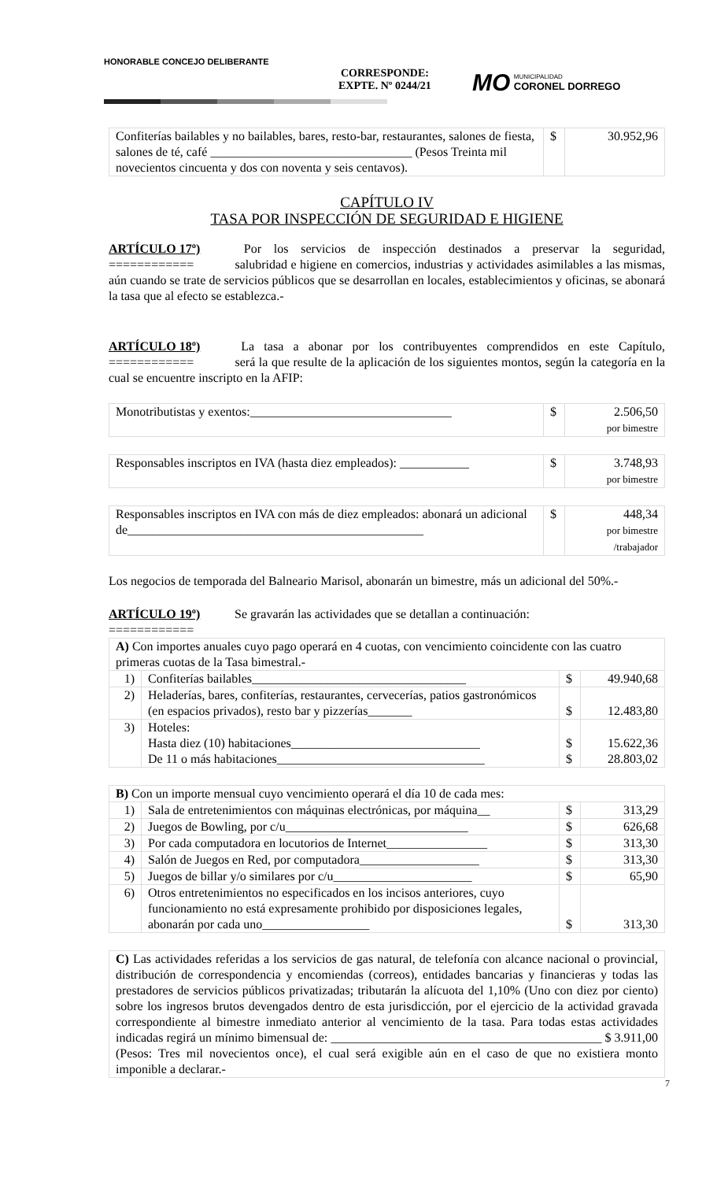HONORABLE CONCEJO DELIBERANTE
CORRESPONDE:
EXPTE. Nº 0244/21
MO MUNICIPALIDAD CORONEL DORREGO
| Confiterías bailables y no bailables, bares, resto-bar, restaurantes, salones de fiesta, salones de té, café ________________________________ (Pesos Treinta mil novecientos cincuenta y dos con noventa y seis centavos). | $ | 30.952,96 |
CAPÍTULO IV
TASA POR INSPECCIÓN DE SEGURIDAD E HIGIENE
ARTÍCULO 17º) Por los servicios de inspección destinados a preservar la seguridad, ============ salubridad e higiene en comercios, industrias y actividades asimilables a las mismas, aún cuando se trate de servicios públicos que se desarrollan en locales, establecimientos y oficinas, se abonará la tasa que al efecto se establezca.-
ARTÍCULO 18º) La tasa a abonar por los contribuyentes comprendidos en este Capítulo, ============ será la que resulte de la aplicación de los siguientes montos, según la categoría en la cual se encuentre inscripto en la AFIP:
| Monotributistas y exentos:________________________________ | $ | 2.506,50 por bimestre |
| Responsables inscriptos en IVA (hasta diez empleados): ___________ | $ | 3.748,93 por bimestre |
| Responsables inscriptos en IVA con más de diez empleados: abonará un adicional de_______________________________________________ | $ | 448,34 por bimestre /trabajador |
Los negocios de temporada del Balneario Marisol, abonarán un bimestre, más un adicional del 50%.-
ARTÍCULO 19º) Se gravarán las actividades que se detallan a continuación:
============
| A) Con importes anuales cuyo pago operará en 4 cuotas, con vencimiento coincidente con las cuatro primeras cuotas de la Tasa bimestral.- | | | |
| 1) | Confiterías bailables__________________________________ | $ | 49.940,68 |
| 2) | Heladerías, bares, confiterías, restaurantes, cervecerías, patios gastronómicos (en espacios privados), resto bar y pizzerías_______ | $ | 12.483,80 |
| 3) | Hoteles: Hasta diez (10) habitaciones______________________________ De 11 o más habitaciones_________________________________ | $ $ | 15.622,36 28.803,02 |
| B) Con un importe mensual cuyo vencimiento operará el día 10 de cada mes: | | | |
| 1) | Sala de entretenimientos con máquinas electrónicas, por máquina__ | $ | 313,29 |
| 2) | Juegos de Bowling, por c/u_____________________________ | $ | 626,68 |
| 3) | Por cada computadora en locutorios de Internet________________ | $ | 313,30 |
| 4) | Salón de Juegos en Red, por computadora___________________ | $ | 313,30 |
| 5) | Juegos de billar y/o similares por c/u______________________ | $ | 65,90 |
| 6) | Otros entretenimientos no especificados en los incisos anteriores, cuyo funcionamiento no está expresamente prohibido por disposiciones legales, abonarán por cada uno_________________ | $ | 313,30 |
| C) Las actividades referidas a los servicios de gas natural, de telefonía con alcance nacional o provincial, distribución de correspondencia y encomiendas (correos), entidades bancarias y financieras y todas las prestadores de servicios públicos privatizadas; tributarán la alícuota del 1,10% (Uno con diez por ciento) sobre los ingresos brutos devengados dentro de esta jurisdicción, por el ejercicio de la actividad gravada correspondiente al bimestre inmediato anterior al vencimiento de la tasa. Para todas estas actividades indicadas regirá un mínimo bimensual de: ___________________________________________ $ 3.911,00 (Pesos: Tres mil novecientos once), el cual será exigible aún en el caso de que no existiera monto imponible a declarar.- |
7